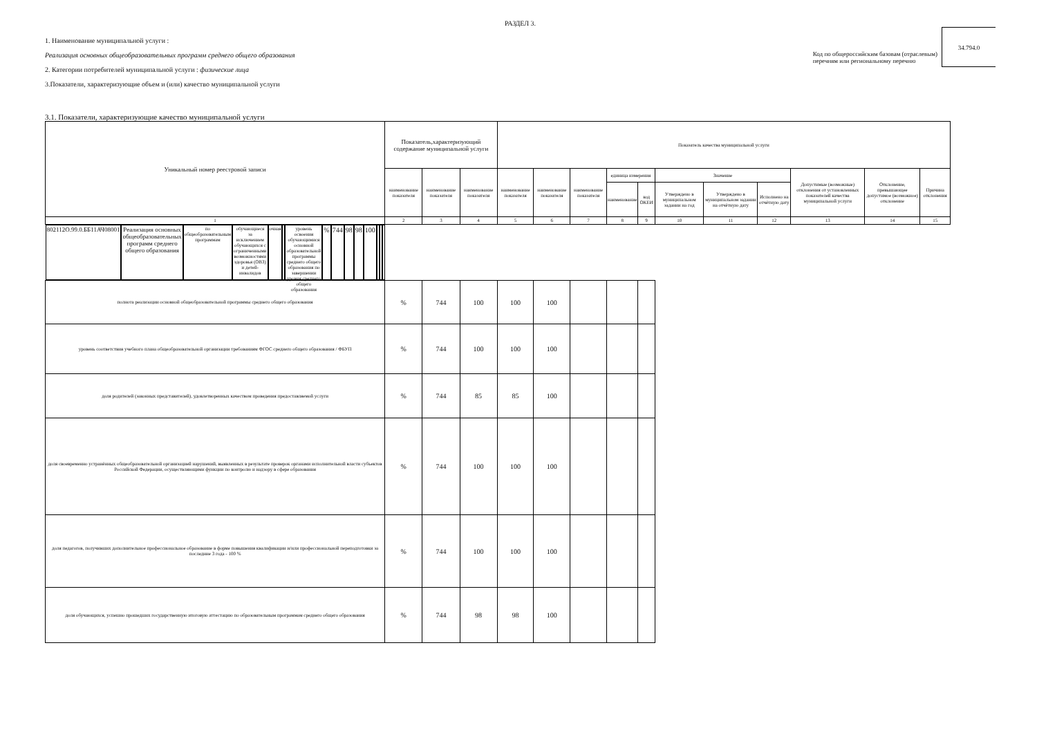РАЗДЕЛ 3.
1. Наименование муниципальной услуги :
Реализация основных общеобразовательных программ среднего общего образования
2. Категории потребителей муниципальной услуги : физические лица
3.Показатели, характеризующие объем и (или) качество муниципальной услуги
Код по общероссийским базовам (отраслевым)
перечням или региональному перечню
34.794.0
3.1. Показатели, характеризующие качество муниципальной услуги
| Уникальный номер реестровой записи | Показатель,характеризующий содержание муниципальной услуги | | | Показатель качества муниципальной услуги | | | | | | | | | | |
| --- | --- | --- | --- | --- | --- | --- | --- | --- | --- | --- | --- | --- | --- | --- |
| | наименование показателя | наименование показателя | наименование показателя | наименование показателя | наименование показателя | наименование показателя | единица измерения | | Значение | | | Допустимые (возможные) отклонения от установленных показателей качества муниципальной услуги | Отклонение, превышающее допустимое (возможное) отклонение | Причина отклонения |
| | | | | | | | наименование | код ОКЕИ | Утверждено в муниципальном задании на год | Утверждено в муниципальном задании на отчётную дату | Исполнено на отчётную дату | | | |
| 1 | 2 | 3 | 4 | 5 | 6 | 7 | 8 | 9 | 10 | 11 | 12 | 13 | 14 | 15 |
| 802112О.99.0.ББ11АЧ08001 | Реализация основных общеобразовательных программ среднего общего образования | по общеобразовательным программам | обучающиеся за исключением обучающихся с ограниченными возможностями здоровья (ОВЗ) и детей-инвалидов | очная | | уровень освоения обучающимися основной образовательной программы среднего общего образования по завершении уровня среднего общего образования | % | 744 | 98 | 98 | 100 | | | |
| | | | | | | полнота реализации основной общеобразовательной программы среднего общего образования | % | 744 | 100 | 100 | 100 | | | |
| | | | | | | уровень соответствия учебного плана общеобразовательной организации требованиям ФГОС среднего общего образования / ФБУП | % | 744 | 100 | 100 | 100 | | | |
| | | | | | | доля родителей (законных представителей), удовлетворенных качеством проведения предоставляемой услуги | % | 744 | 85 | 85 | 100 | | | |
| | | | | | | доля своевременно устранённых общеобразовательной организацией нарушений, выявленных в результате проверок органами исполнительной власти субъектов Российской Федерации, осуществляющими функции по контролю и надзору в сфере образования | % | 744 | 100 | 100 | 100 | | | |
| | | | | | | доля педагогов, получивших дополнительное профессиональное образование в форме повышения квалификации и/или профессиональной переподготовки за последние 3 года - 100 % | % | 744 | 100 | 100 | 100 | | | |
| | | | | | | доля обучающихся, успешно прошедших государственную итоговую аттестацию по образовательным программам среднего общего образования | % | 744 | 98 | 98 | 100 | | | |